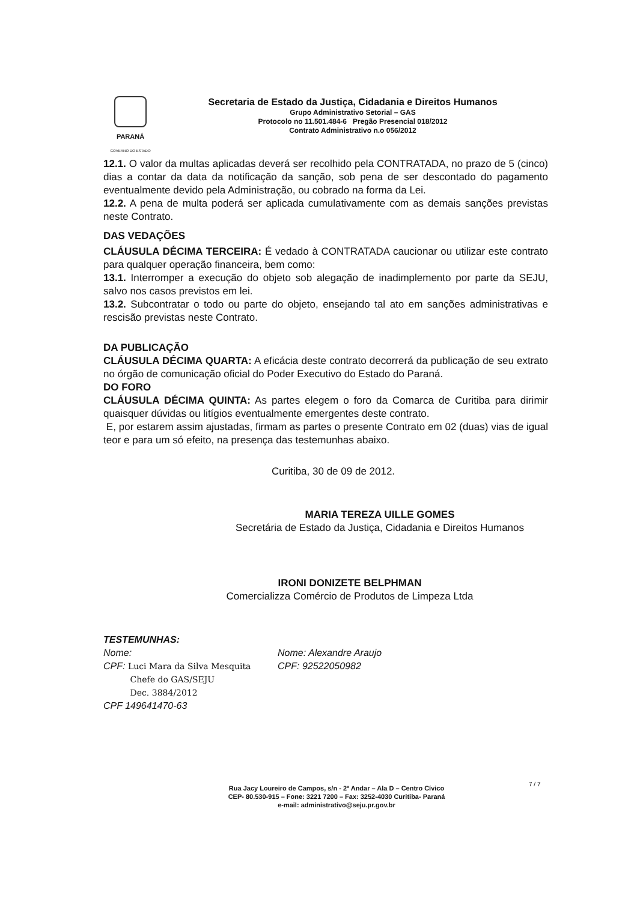PARANÁ
GOVERNO DO ESTADO
Secretaria de Estado da Justiça, Cidadania e Direitos Humanos
Grupo Administrativo Setorial – GAS
Protocolo no 11.501.484-6 Pregão Presencial 018/2012
Contrato Administrativo n.o 056/2012
12.1. O valor da multas aplicadas deverá ser recolhido pela CONTRATADA, no prazo de 5 (cinco) dias a contar da data da notificação da sanção, sob pena de ser descontado do pagamento eventualmente devido pela Administração, ou cobrado na forma da Lei.
12.2. A pena de multa poderá ser aplicada cumulativamente com as demais sanções previstas neste Contrato.
DAS VEDAÇÕES
CLÁUSULA DÉCIMA TERCEIRA: É vedado à CONTRATADA caucionar ou utilizar este contrato para qualquer operação financeira, bem como:
13.1. Interromper a execução do objeto sob alegação de inadimplemento por parte da SEJU, salvo nos casos previstos em lei.
13.2. Subcontratar o todo ou parte do objeto, ensejando tal ato em sanções administrativas e rescisão previstas neste Contrato.
DA PUBLICAÇÃO
CLÁUSULA DÉCIMA QUARTA: A eficácia deste contrato decorrerá da publicação de seu extrato no órgão de comunicação oficial do Poder Executivo do Estado do Paraná.
DO FORO
CLÁUSULA DÉCIMA QUINTA: As partes elegem o foro da Comarca de Curitiba para dirimir quaisquer dúvidas ou litígios eventualmente emergentes deste contrato.
E, por estarem assim ajustadas, firmam as partes o presente Contrato em 02 (duas) vias de igual teor e para um só efeito, na presença das testemunhas abaixo.
Curitiba, 30 de 09 de 2012.
MARIA TEREZA UILLE GOMES
Secretária de Estado da Justiça, Cidadania e Direitos Humanos
IRONI DONIZETE BELPHMAN
Comercializza Comércio de Produtos de Limpeza Ltda
TESTEMUNHAS:
Nome:
CPF: Luci Mara da Silva Mesquita
Chefe do GAS/SEJU
Dec. 3884/2012
CPF 149641470-63
Nome: Alexandre Araujo
CPF: 92522050982
7 / 7
Rua Jacy Loureiro de Campos, s/n - 2º Andar – Ala D – Centro Cívico
CEP- 80.530-915 – Fone: 3221 7200 – Fax: 3252-4030 Curitiba- Paraná
e-mail: administrativo@seju.pr.gov.br